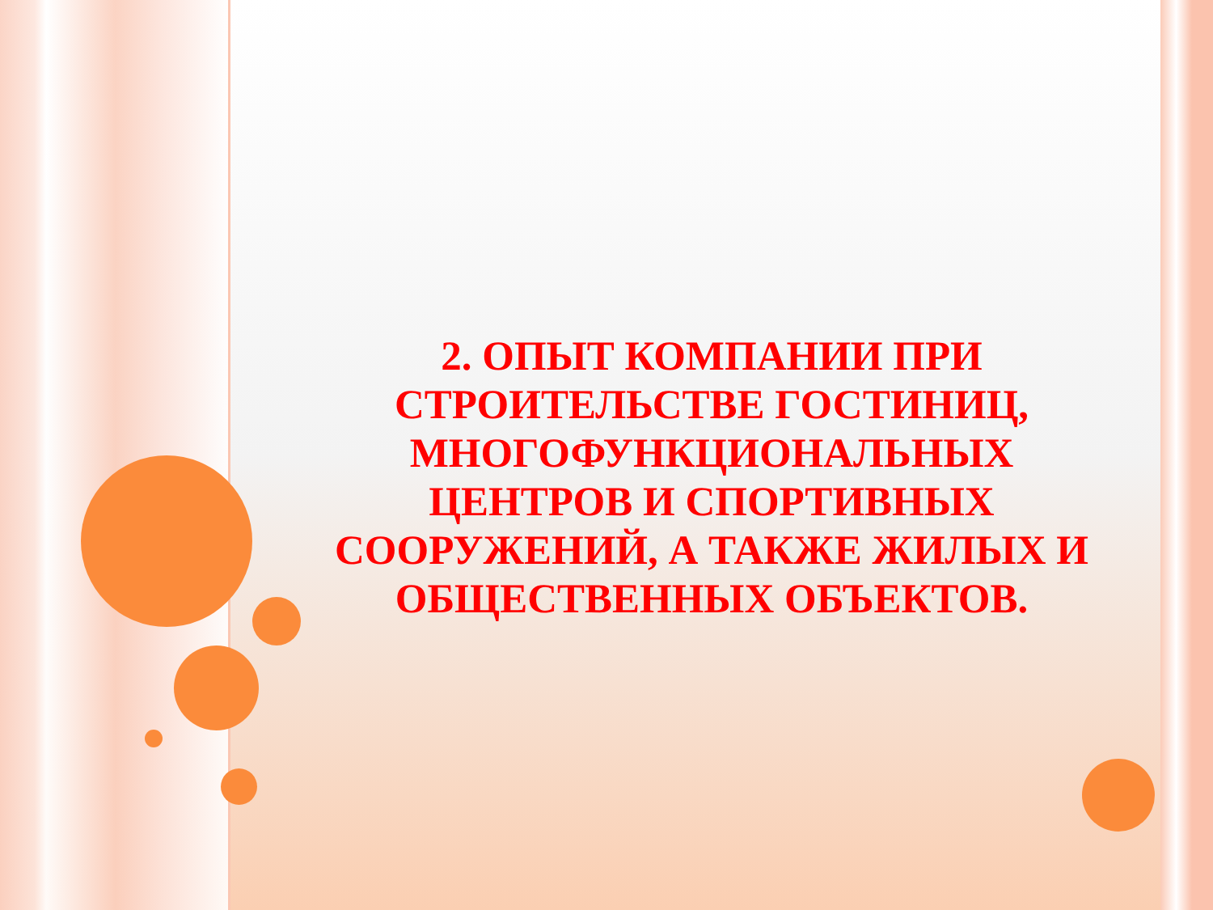2. ОПЫТ КОМПАНИИ ПРИ СТРОИТЕЛЬСТВЕ ГОСТИНИЦ, МНОГОФУНКЦИОНАЛЬНЫХ ЦЕНТРОВ И СПОРТИВНЫХ СООРУЖЕНИЙ, А ТАКЖЕ ЖИЛЫХ И ОБЩЕСТВЕННЫХ ОБЪЕКТОВ.